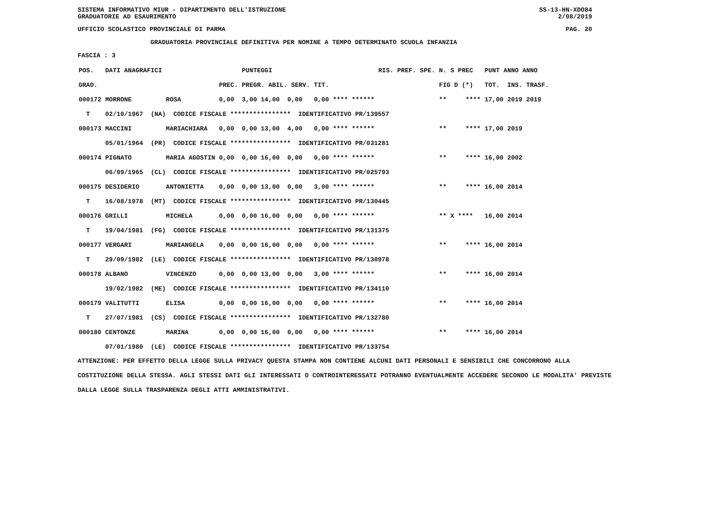SISTEMA INFORMATIVO MIUR - DIPARTIMENTO DELL'ISTRUZIONE
GRADUATORIE AD ESAURIMENTO SS-13-HN-XDO84
2/08/2019
UFFICIO SCOLASTICO PROVINCIALE DI PARMA PAG. 20
GRADUATORIA PROVINCIALE DEFINITIVA PER NOMINE A TEMPO DETERMINATO SCUOLA INFANZIA
FASCIA : 3
| POS. | DATI ANAGRAFICI | | | PUNTEGGI | | RIS. PREF. SPE. | N. S PREC | PUNT ANNO ANNO |
| --- | --- | --- | --- | --- | --- | --- | --- | --- |
| GRAD. | | | PREC. | PREGR. ABIL. SERV. | TIT. | | FIG D (*) | TOT. INS. TRASF. |
| 000172 | MORRONE | ROSA | 0,00 | 3,00 14,00 0,00 | 0,00 **** ****** | | ** **** | 17,00 2019 2019 |
| T | 02/10/1967 (NA) CODICE FISCALE **************** IDENTIFICATIVO PR/139557 | | | | | | | |
| 000173 | MACCINI | MARIACHIARA | 0,00 | 0,00 13,00 4,00 | 0,00 **** ****** | | ** **** | 17,00 2019 |
| | 05/01/1964 (PR) CODICE FISCALE **************** IDENTIFICATIVO PR/031281 | | | | | | | |
| 000174 | PIGNATO | MARIA AGOSTIN | 0,00 | 0,00 16,00 0,00 | 0,00 **** ****** | | ** **** | 16,00 2002 |
| | 06/09/1965 (CL) CODICE FISCALE **************** IDENTIFICATIVO PR/025793 | | | | | | | |
| 000175 | DESIDERIO | ANTONIETTA | 0,00 | 0,00 13,00 0,00 | 3,00 **** ****** | | ** **** | 16,00 2014 |
| T | 16/08/1978 (MT) CODICE FISCALE **************** IDENTIFICATIVO PR/130445 | | | | | | | |
| 000176 | GRILLI | MICHELA | 0,00 | 0,00 16,00 0,00 | 0,00 **** ****** | | ** X **** | 16,00 2014 |
| T | 19/04/1981 (FG) CODICE FISCALE **************** IDENTIFICATIVO PR/131375 | | | | | | | |
| 000177 | VERGARI | MARIANGELA | 0,00 | 0,00 16,00 0,00 | 0,00 **** ****** | | ** **** | 16,00 2014 |
| T | 29/09/1982 (LE) CODICE FISCALE **************** IDENTIFICATIVO PR/130978 | | | | | | | |
| 000178 | ALBANO | VINCENZO | 0,00 | 0,00 13,00 0,00 | 3,00 **** ****** | | ** **** | 16,00 2014 |
| | 19/02/1982 (ME) CODICE FISCALE **************** IDENTIFICATIVO PR/134110 | | | | | | | |
| 000179 | VALITUTTI | ELISA | 0,00 | 0,00 16,00 0,00 | 0,00 **** ****** | | ** **** | 16,00 2014 |
| T | 27/07/1981 (CS) CODICE FISCALE **************** IDENTIFICATIVO PR/132780 | | | | | | | |
| 000180 | CENTONZE | MARINA | 0,00 | 0,00 16,00 0,00 | 0,00 **** ****** | | ** **** | 16,00 2014 |
| | 07/01/1980 (LE) CODICE FISCALE **************** IDENTIFICATIVO PR/133754 | | | | | | | |
ATTENZIONE: PER EFFETTO DELLA LEGGE SULLA PRIVACY QUESTA STAMPA NON CONTIENE ALCUNI DATI PERSONALI E SENSIBILI CHE CONCORRONO ALLA COSTITUZIONE DELLA STESSA. AGLI STESSI DATI GLI INTERESSATI O CONTROINTERESSATI POTRANNO EVENTUALMENTE ACCEDERE SECONDO LE MODALITA' PREVISTE DALLA LEGGE SULLA TRASPARENZA DEGLI ATTI AMMINISTRATIVI.